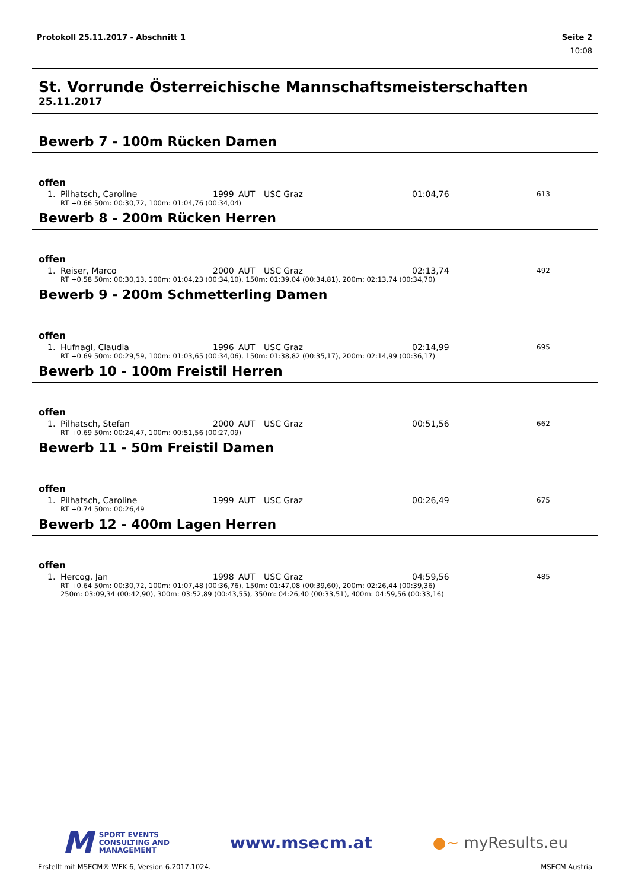Protokoll 25.11.2017 - Abschnitt 1 Seite 2
10:08
St. Vorrunde Österreichische Mannschaftsmeisterschaften
25.11.2017
Bewerb 7 - 100m Rücken Damen
offen
| 1. | Pilhatsch, Caroline | 1999 | AUT | USC Graz | 01:04,76 | 613 |
| | RT +0.66 50m: 00:30,72, 100m: 01:04,76 (00:34,04) | | | | | |
Bewerb 8 - 200m Rücken Herren
offen
| 1. | Reiser, Marco | 2000 | AUT | USC Graz | 02:13,74 | 492 |
| | RT +0.58 50m: 00:30,13, 100m: 01:04,23 (00:34,10), 150m: 01:39,04 (00:34,81), 200m: 02:13,74 (00:34,70) | | | | | |
Bewerb 9 - 200m Schmetterling Damen
offen
| 1. | Hufnagl, Claudia | 1996 | AUT | USC Graz | 02:14,99 | 695 |
| | RT +0.69 50m: 00:29,59, 100m: 01:03,65 (00:34,06), 150m: 01:38,82 (00:35,17), 200m: 02:14,99 (00:36,17) | | | | | |
Bewerb 10 - 100m Freistil Herren
offen
| 1. | Pilhatsch, Stefan | 2000 | AUT | USC Graz | 00:51,56 | 662 |
| | RT +0.69 50m: 00:24,47, 100m: 00:51,56 (00:27,09) | | | | | |
Bewerb 11 - 50m Freistil Damen
offen
| 1. | Pilhatsch, Caroline | 1999 | AUT | USC Graz | 00:26,49 | 675 |
| | RT +0.74 50m: 00:26,49 | | | | | |
Bewerb 12 - 400m Lagen Herren
offen
| 1. | Hercog, Jan | 1998 | AUT | USC Graz | 04:59,56 | 485 |
| | RT +0.64 50m: 00:30,72, 100m: 01:07,48 (00:36,76), 150m: 01:47,08 (00:39,60), 200m: 02:26,44 (00:39,36) 250m: 03:09,34 (00:42,90), 300m: 03:52,89 (00:43,55), 350m: 04:26,40 (00:33,51), 400m: 04:59,56 (00:33,16) | | | | | |
M SPORT EVENTS
CONSULTING AND
MANAGEMENT
www.msecm.at ●~ myResults.eu
Erstellt mit MSECM® WEK 6, Version 6.2017.1024. MSECM Austria